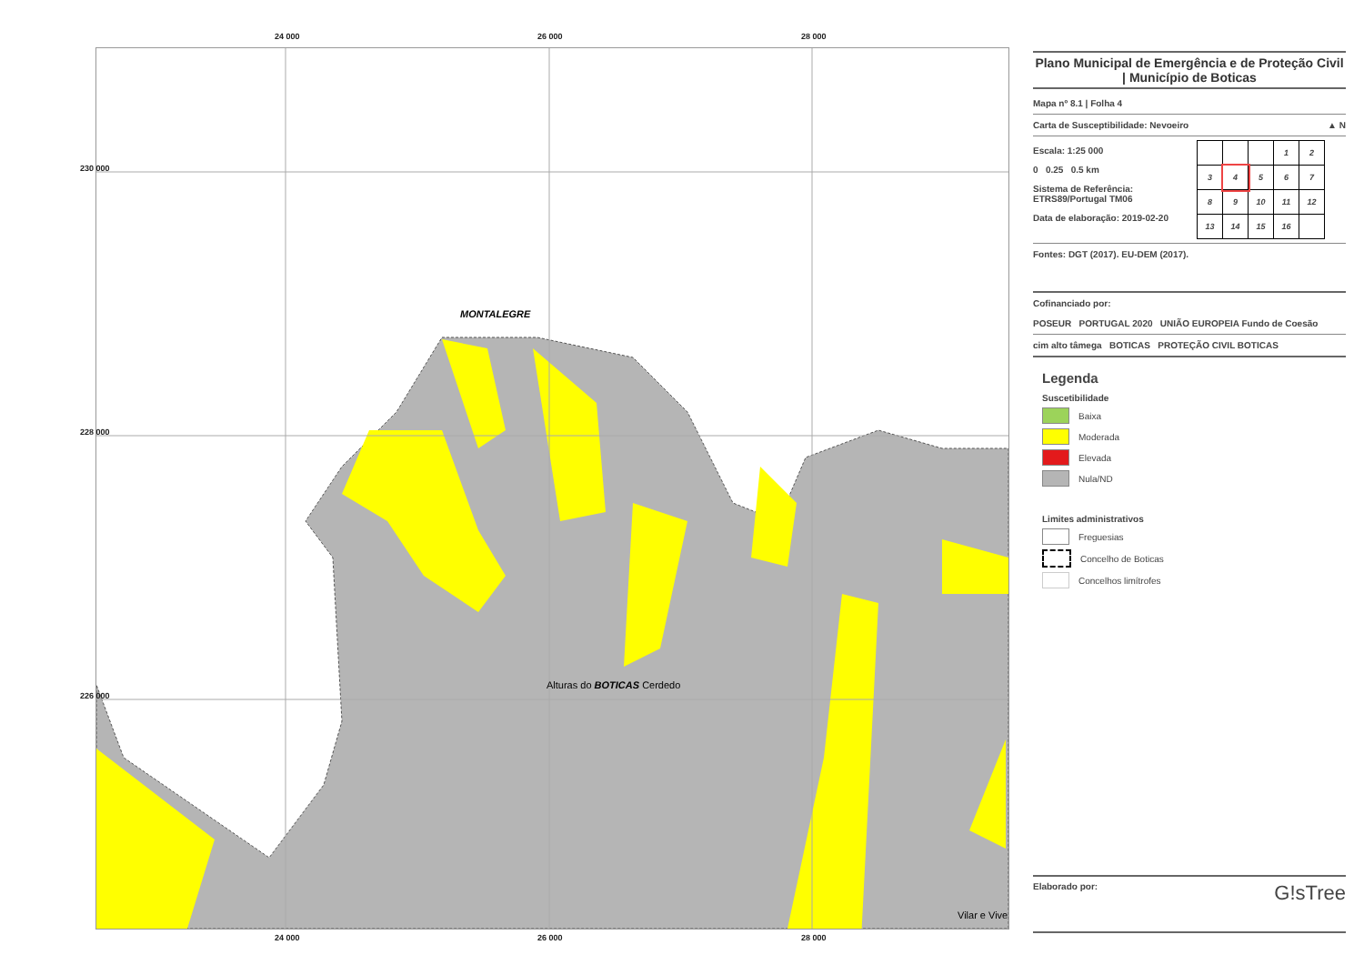24 000 26 000 28 000
MONTALEGRE
Alturas do BOTICAS Cerdedo
Vilar e Vive
24 000 26 000 28 000
230 000
228 000
226 000
Plano Municipal de Emergência e de Proteção Civil | Município de Boticas
Mapa nº 8.1 | Folha 4
Carta de Susceptibilidade: Nevoeiro ▲ N
Escala: 1:25 000
0 0.25 0.5 km
Sistema de Referência: ETRS89/Portugal TM06
Data de elaboração: 2019-02-20
| | | | 1 | 2 |
| 3 | 4 | 5 | 6 | 7 |
| 8 | 9 | 10 | 11 | 12 |
| 13 | 14 | 15 | 16 | |
Fontes: DGT (2017). EU-DEM (2017).
Cofinanciado por:
POSEUR PORTUGAL 2020 UNIÃO EUROPEIA Fundo de Coesão
cim alto tâmega BOTICAS PROTEÇÃO CIVIL BOTICAS
Legenda
Suscetibilidade
Baixa
Moderada
Elevada
Nula/ND
Limites administrativos
Freguesias
Concelho de Boticas
Concelhos limítrofes
Elaborado por: G!sTree